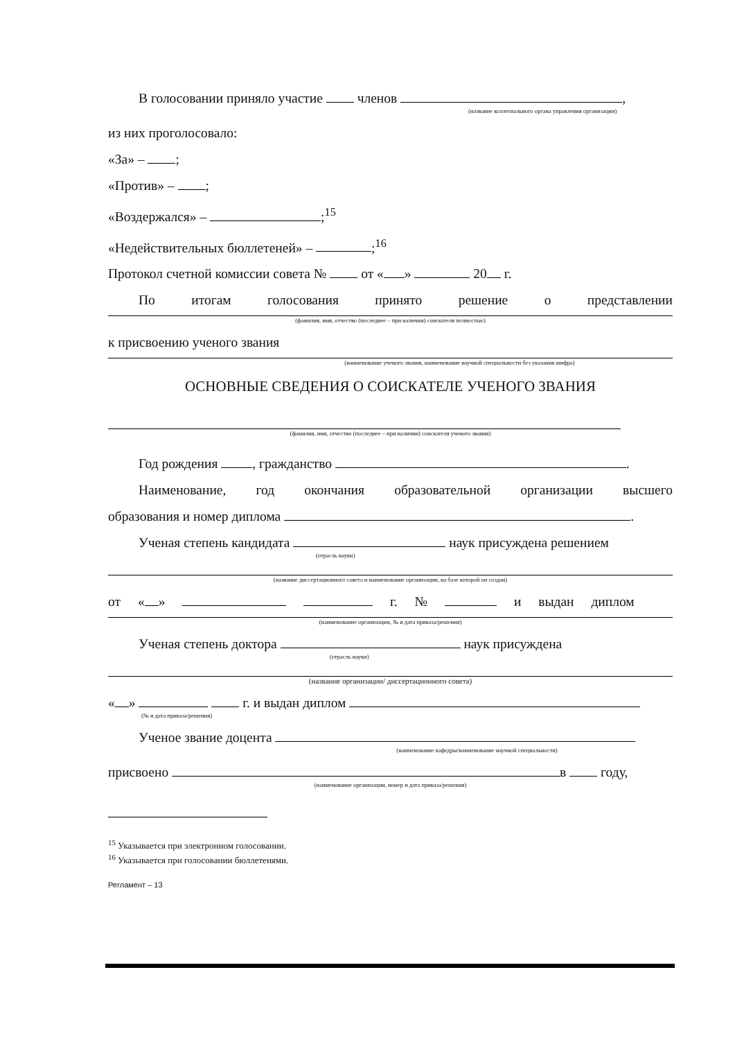В голосовании приняло участие членов ,
(название коллегиального органа управления организации)
из них проголосовало:
«За» – ;
«Против» – ;
«Воздержался» – ;<sup>15</sup>
«Недействительных бюллетеней» – ;<sup>16</sup>
Протокол счетной комиссии совета № от « » 20 г.
По итогам голосования принято решение о представлении
(фамилия, имя, отчество (последнее – при наличии) соискателя полностью)
к присвоению ученого звания
(наименование ученого звания, наименование научной специальности без указания шифра)
ОСНОВНЫЕ СВЕДЕНИЯ О СОИСКАТЕЛЕ УЧЕНОГО ЗВАНИЯ
(фамилия, имя, отчество (последнее – при наличии) соискателя ученого звания)
Год рождения , гражданство .
Наименование, год окончания образовательной организации высшего
образования и номер диплома .
Ученая степень кандидата наук присуждена решением
(отрасль науки)
(название диссертационного совета и наименование организации, на базе которой он создан)
от « » г. № и выдан диплом
(наименование организации, № и дата приказа/решения)
Ученая степень доктора наук присуждена
(отрасль науки)
(название организации/ диссертационного совета)
« » г. и выдан диплом
(№ и дата приказа/решения)
Ученое звание доцента
(наименование кафедры/наименование научной специальности)
присвоено в году,
(наименование организации, номер и дата приказа/решения)
<sup>15</sup> Указывается при электронном голосовании.
<sup>16</sup> Указывается при голосовании бюллетенями.
Регламент – 13